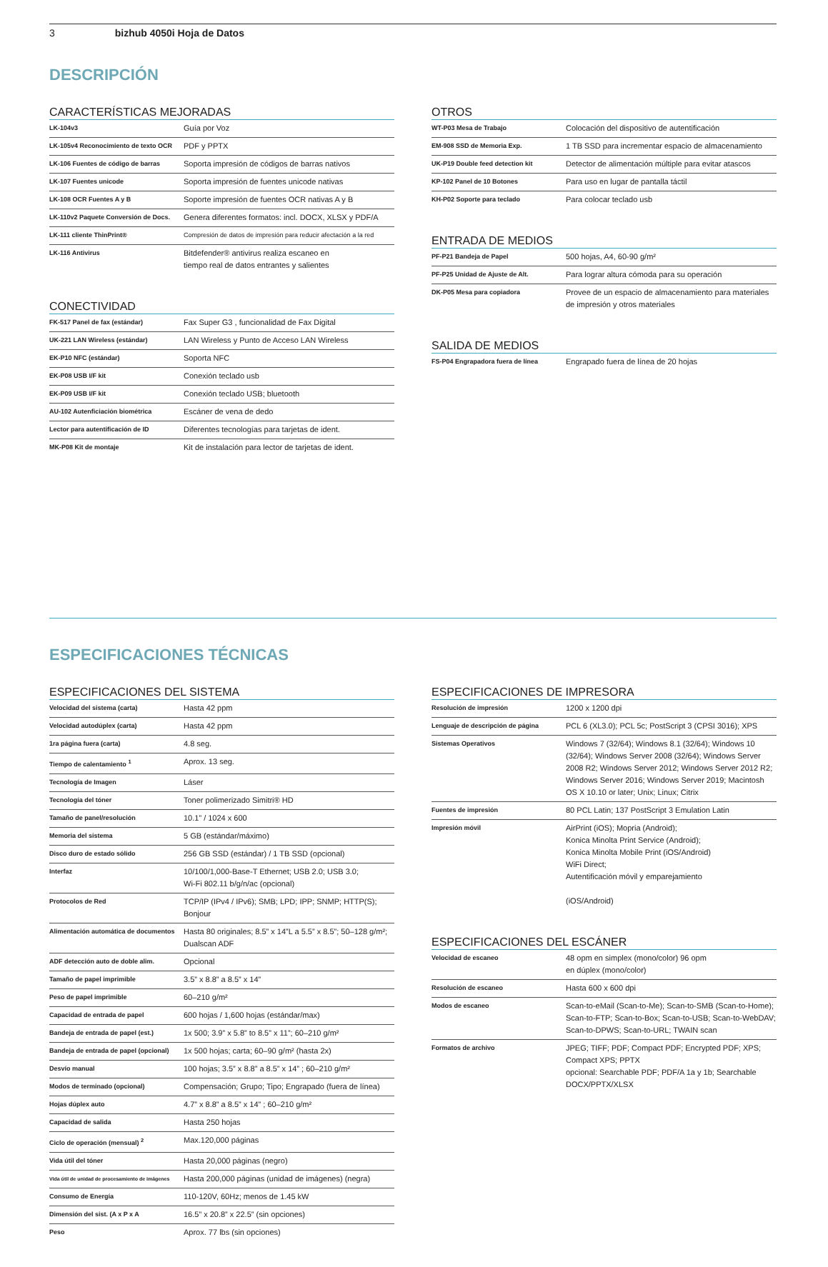3 bizhub 4050i Hoja de Datos
DESCRIPCIÓN
CARACTERÍSTICAS MEJORADAS
| LK-104v3 | Guía por Voz |
| LK-105v4 Reconocimiento de texto OCR | PDF y PPTX |
| LK-106 Fuentes de código de barras | Soporta impresión de códigos de barras nativos |
| LK-107 Fuentes unicode | Soporta impresión de fuentes unicode nativas |
| LK-108 OCR Fuentes A y B | Soporte impresión de fuentes OCR nativas A y B |
| LK-110v2 Paquete Conversión de Docs. | Genera diferentes formatos: incl. DOCX, XLSX y PDF/A |
| LK-111 cliente ThinPrint® | Compresión de datos de impresión para reducir afectación a la red |
| LK-116 Antivirus | Bitdefender® antivirus realiza escaneo en tiempo real de datos entrantes y salientes |
CONECTIVIDAD
| FK-517 Panel de fax (estándar) | Fax Super G3 , funcionalidad de Fax Digital |
| UK-221 LAN Wireless (estándar) | LAN Wireless y Punto de Acceso LAN Wireless |
| EK-P10 NFC (estándar) | Soporta NFC |
| EK-P08 USB I/F kit | Conexión teclado usb |
| EK-P09 USB I/F kit | Conexión teclado USB; bluetooth |
| AU-102 Autenficiación biométrica | Escáner de vena de dedo |
| Lector para autentificación de ID | Diferentes tecnologías para tarjetas de ident. |
| MK-P08 Kit de montaje | Kit de instalación para lector de tarjetas de ident. |
OTROS
| WT-P03 Mesa de Trabajo | Colocación del dispositivo de autentificación |
| EM-908 SSD de Memoria Exp. | 1 TB SSD para incrementar espacio de almacenamiento |
| UK-P19 Double feed detection kit | Detector de alimentación múltiple para evitar atascos |
| KP-102 Panel de 10 Botones | Para uso en lugar de pantalla táctil |
| KH-P02 Soporte para teclado | Para colocar teclado usb |
ENTRADA DE MEDIOS
| PF-P21 Bandeja de Papel | 500 hojas, A4, 60-90 g/m² |
| PF-P25 Unidad de Ajuste de Alt. | Para lograr altura cómoda para su operación |
| DK-P05 Mesa para copiadora | Provee de un espacio de almacenamiento para materiales de impresión y otros materiales |
SALIDA DE MEDIOS
| FS-P04 Engrapadora fuera de línea | Engrapado fuera de línea de 20 hojas |
ESPECIFICACIONES TÉCNICAS
ESPECIFICACIONES DEL SISTEMA
| Velocidad del sistema (carta) | Hasta 42 ppm |
| Velocidad autodúplex (carta) | Hasta 42 ppm |
| 1ra página fuera (carta) | 4.8 seg. |
| Tiempo de calentamiento <sup>1</sup> | Aprox. 13 seg. |
| Tecnología de Imagen | Láser |
| Tecnología del tóner | Toner polimerizado Simitri® HD |
| Tamaño de panel/resolución | 10.1” / 1024 x 600 |
| Memoria del sistema | 5 GB (estándar/máximo) |
| Disco duro de estado sólido | 256 GB SSD (estándar) / 1 TB SSD (opcional) |
| Interfaz | 10/100/1,000-Base-T Ethernet; USB 2.0; USB 3.0; Wi-Fi 802.11 b/g/n/ac (opcional) |
| Protocolos de Red | TCP/IP (IPv4 / IPv6); SMB; LPD; IPP; SNMP; HTTP(S); Bonjour |
| Alimentación automática de documentos | Hasta 80 originales; 8.5” x 14”L a 5.5” x 8.5”; 50–128 g/m²; Dualscan ADF |
| ADF detección auto de doble alim. | Opcional |
| Tamaño de papel imprimible | 3.5” x 8.8” a 8.5” x 14” |
| Peso de papel imprimible | 60–210 g/m² |
| Capacidad de entrada de papel | 600 hojas / 1,600 hojas (estándar/max) |
| Bandeja de entrada de papel (est.) | 1x 500; 3.9” x 5.8” to 8.5” x 11”; 60–210 g/m² |
| Bandeja de entrada de papel (opcional) | 1x 500 hojas; carta; 60–90 g/m² (hasta 2x) |
| Desvío manual | 100 hojas; 3.5” x 8.8” a 8.5” x 14” ; 60–210 g/m² |
| Modos de terminado (opcional) | Compensación; Grupo; Tipo; Engrapado (fuera de línea) |
| Hojas dúplex auto | 4.7” x 8.8” a 8.5” x 14” ; 60–210 g/m² |
| Capacidad de salida | Hasta 250 hojas |
| Ciclo de operación (mensual) <sup>2</sup> | Max.120,000 páginas |
| Vida útil del tóner | Hasta 20,000 páginas (negro) |
| Vida útil de unidad de procesamiento de imágenes | Hasta 200,000 páginas (unidad de imágenes) (negra) |
| Consumo de Energía | 110-120V, 60Hz; menos de 1.45 kW |
| Dimensión del sist. (A x P x A | 16.5” x 20.8” x 22.5” (sin opciones) |
| Peso | Aprox. 77 lbs (sin opciones) |
ESPECIFICACIONES DE IMPRESORA
| Resolución de impresión | 1200 x 1200 dpi |
| Lenguaje de descripción de página | PCL 6 (XL3.0); PCL 5c; PostScript 3 (CPSI 3016); XPS |
| Sistemas Operativos | Windows 7 (32/64); Windows 8.1 (32/64); Windows 10 (32/64); Windows Server 2008 (32/64); Windows Server 2008 R2; Windows Server 2012; Windows Server 2012 R2; Windows Server 2016; Windows Server 2019; Macintosh OS X 10.10 or later; Unix; Linux; Citrix |
| Fuentes de impresión | 80 PCL Latin; 137 PostScript 3 Emulation Latin |
| Impresión móvil | AirPrint (iOS); Mopria (Android); Konica Minolta Print Service (Android); Konica Minolta Mobile Print (iOS/Android) WiFi Direct; Autentificación móvil y emparejamiento (iOS/Android) |
ESPECIFICACIONES DEL ESCÁNER
| Velocidad de escaneo | 48 opm en simplex (mono/color) 96 opm en dúplex (mono/color) |
| Resolución de escaneo | Hasta 600 x 600 dpi |
| Modos de escaneo | Scan-to-eMail (Scan-to-Me); Scan-to-SMB (Scan-to-Home); Scan-to-FTP; Scan-to-Box; Scan-to-USB; Scan-to-WebDAV; Scan-to-DPWS; Scan-to-URL; TWAIN scan |
| Formatos de archivo | JPEG; TIFF; PDF; Compact PDF; Encrypted PDF; XPS; Compact XPS; PPTX opcional: Searchable PDF; PDF/A 1a y 1b; Searchable DOCX/PPTX/XLSX |